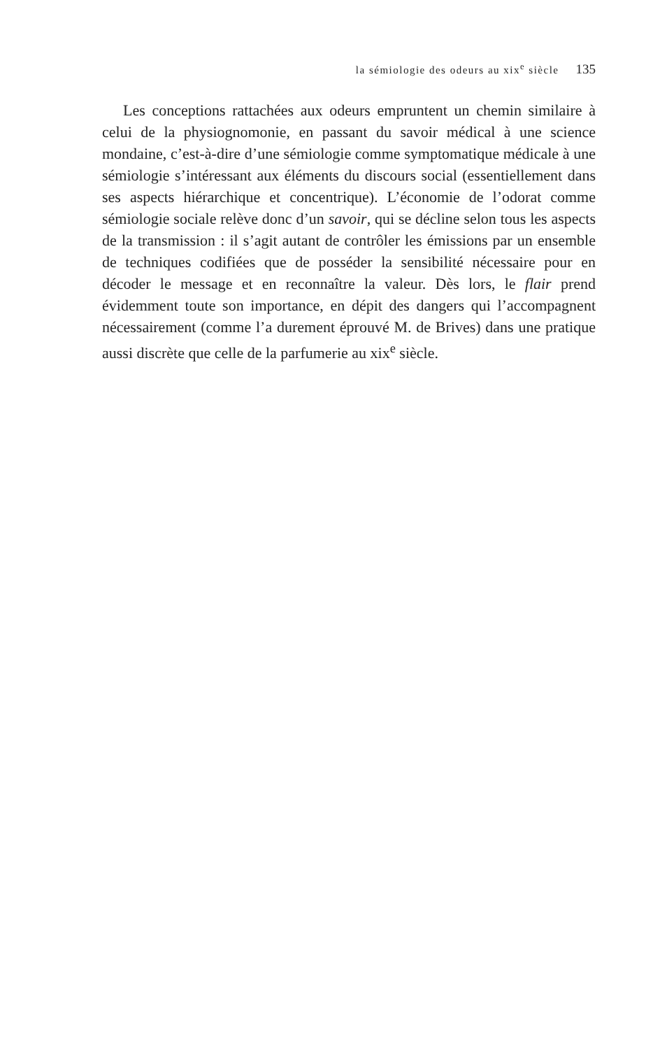la sémiologie des odeurs au xix<sup>e</sup> siècle 135
Les conceptions rattachées aux odeurs empruntent un chemin similaire à celui de la physiognomonie, en passant du savoir médical à une science mondaine, c’est-à-dire d’une sémiologie comme symptomatique médicale à une sémiologie s’intéressant aux éléments du discours social (essentiellement dans ses aspects hiérarchique et concentrique). L’économie de l’odorat comme sémiologie sociale relève donc d’un savoir, qui se décline selon tous les aspects de la transmission : il s’agit autant de contrôler les émissions par un ensemble de techniques codifiées que de posséder la sensibilité nécessaire pour en décoder le message et en reconnaître la valeur. Dès lors, le flair prend évidemment toute son importance, en dépit des dangers qui l’accompagnent nécessairement (comme l’a durement éprouvé M. de Brives) dans une pratique aussi discrète que celle de la parfumerie au xix<sup>e</sup> siècle.